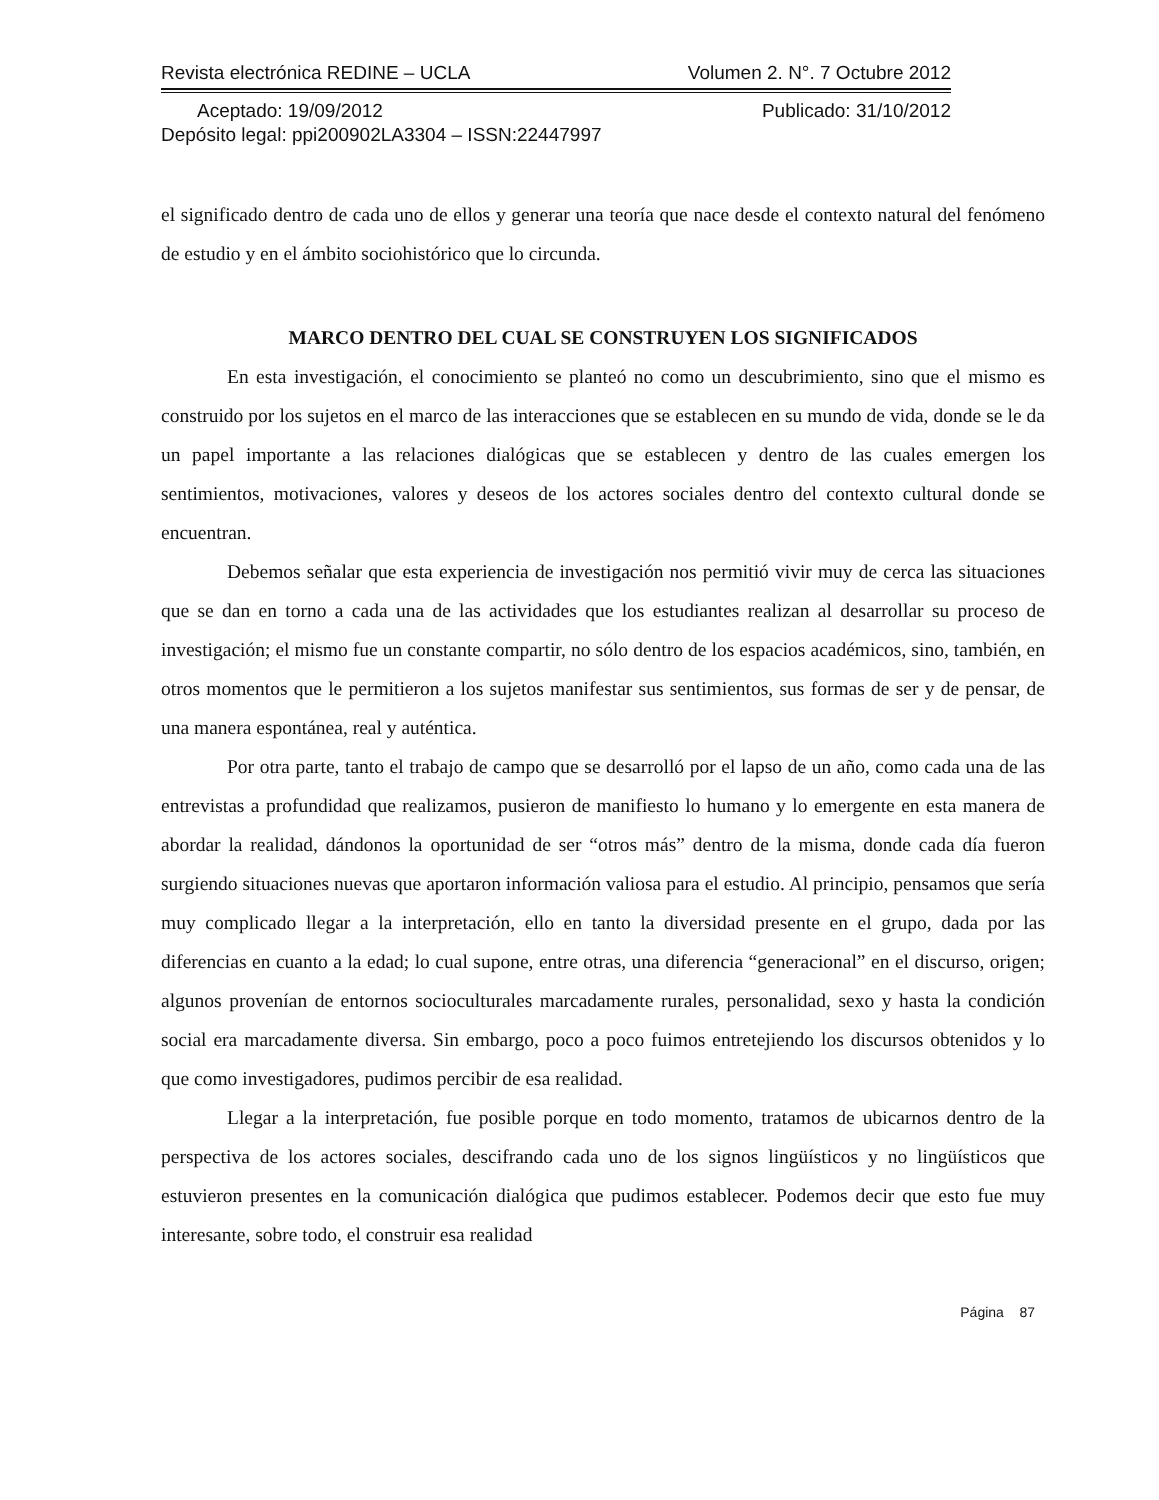Revista electrónica REDINE – UCLA Volumen 2. N°. 7 Octubre 2012
Aceptado: 19/09/2012 Publicado: 31/10/2012
Depósito legal: ppi200902LA3304 – ISSN:22447997
el significado dentro de cada uno de ellos y generar una teoría que nace desde el contexto natural del fenómeno de estudio y en el ámbito sociohistórico que lo circunda.
MARCO DENTRO DEL CUAL SE CONSTRUYEN LOS SIGNIFICADOS
En esta investigación, el conocimiento se planteó no como un descubrimiento, sino que el mismo es construido por los sujetos en el marco de las interacciones que se establecen en su mundo de vida, donde se le da un papel importante a las relaciones dialógicas que se establecen y dentro de las cuales emergen los sentimientos, motivaciones, valores y deseos de los actores sociales dentro del contexto cultural donde se encuentran.
Debemos señalar que esta experiencia de investigación nos permitió vivir muy de cerca las situaciones que se dan en torno a cada una de las actividades que los estudiantes realizan al desarrollar su proceso de investigación; el mismo fue un constante compartir, no sólo dentro de los espacios académicos, sino, también, en otros momentos que le permitieron a los sujetos manifestar sus sentimientos, sus formas de ser y de pensar, de una manera espontánea, real y auténtica.
Por otra parte, tanto el trabajo de campo que se desarrolló por el lapso de un año, como cada una de las entrevistas a profundidad que realizamos, pusieron de manifiesto lo humano y lo emergente en esta manera de abordar la realidad, dándonos la oportunidad de ser “otros más” dentro de la misma, donde cada día fueron surgiendo situaciones nuevas que aportaron información valiosa para el estudio. Al principio, pensamos que sería muy complicado llegar a la interpretación, ello en tanto la diversidad presente en el grupo, dada por las diferencias en cuanto a la edad; lo cual supone, entre otras, una diferencia “generacional” en el discurso, origen; algunos provenían de entornos socioculturales marcadamente rurales, personalidad, sexo y hasta la condición social era marcadamente diversa. Sin embargo, poco a poco fuimos entretejiendo los discursos obtenidos y lo que como investigadores, pudimos percibir de esa realidad.
Llegar a la interpretación, fue posible porque en todo momento, tratamos de ubicarnos dentro de la perspectiva de los actores sociales, descifrando cada uno de los signos lingüísticos y no lingüísticos que estuvieron presentes en la comunicación dialógica que pudimos establecer. Podemos decir que esto fue muy interesante, sobre todo, el construir esa realidad
Página 87